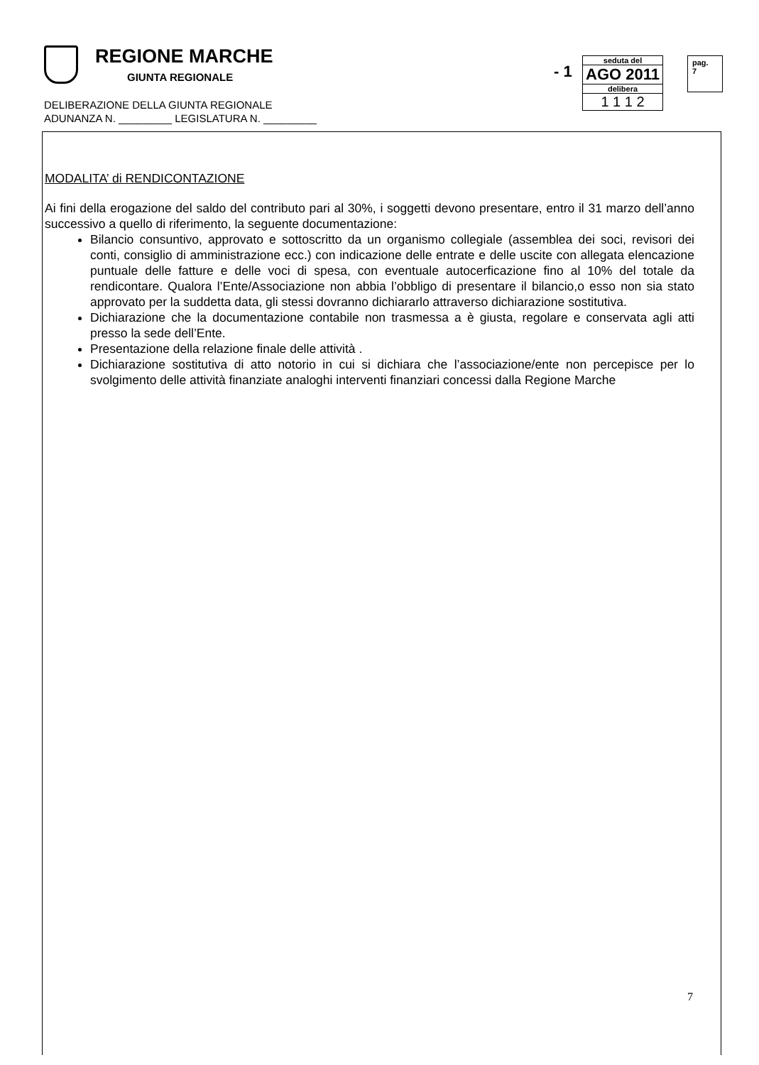REGIONE MARCHE
GIUNTA REGIONALE
DELIBERAZIONE DELLA GIUNTA REGIONALE
ADUNANZA N. _________ LEGISLATURA N. _________
- 1
seduta del
AGO 2011
delibera
1 1 1 2
pag.
7
MODALITA’ di RENDICONTAZIONE
Ai fini della erogazione del saldo del contributo pari al 30%, i soggetti devono presentare, entro il 31 marzo dell’anno successivo a quello di riferimento, la seguente documentazione:
Bilancio consuntivo, approvato e sottoscritto da un organismo collegiale (assemblea dei soci, revisori dei conti, consiglio di amministrazione ecc.) con indicazione delle entrate e delle uscite con allegata elencazione puntuale delle fatture e delle voci di spesa, con eventuale autocerficazione fino al 10% del totale da rendicontare. Qualora l’Ente/Associazione non abbia l’obbligo di presentare il bilancio,o esso non sia stato approvato per la suddetta data, gli stessi dovranno dichiararlo attraverso dichiarazione sostitutiva.
Dichiarazione che la documentazione contabile non trasmessa a è giusta, regolare e conservata agli atti presso la sede dell’Ente.
Presentazione della relazione finale delle attività .
Dichiarazione sostitutiva di atto notorio in cui si dichiara che l’associazione/ente non percepisce per lo svolgimento delle attività finanziate analoghi interventi finanziari concessi dalla Regione Marche
7